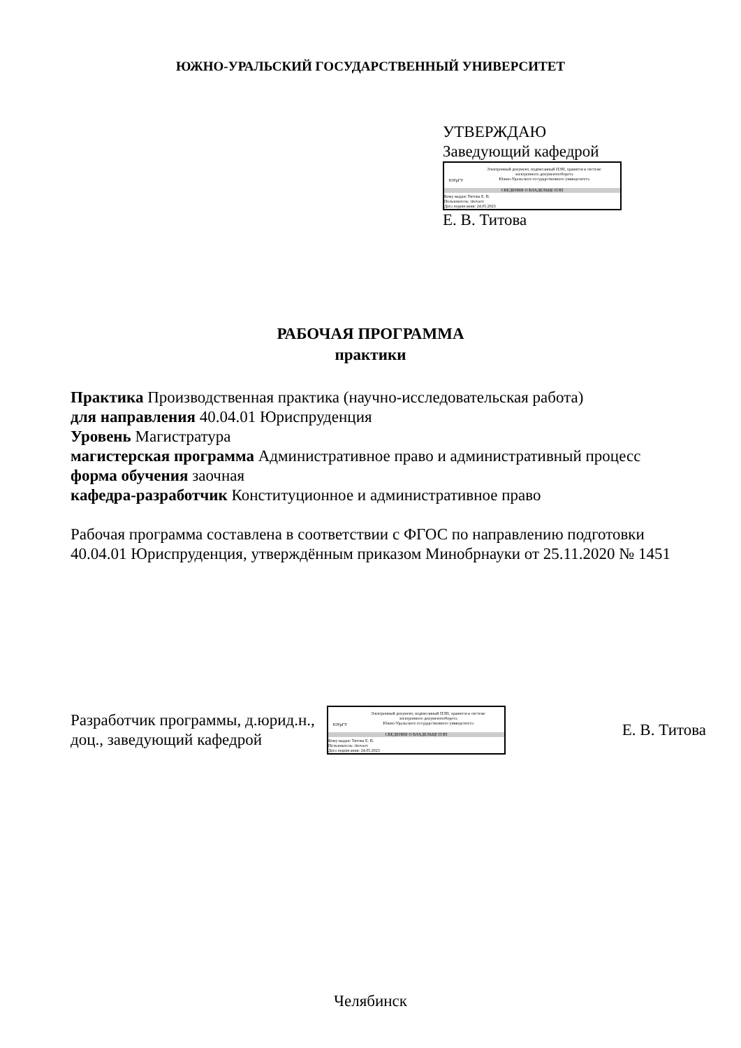ЮЖНО-УРАЛЬСКИЙ ГОСУДАРСТВЕННЫЙ УНИВЕРСИТЕТ
УТВЕРЖДАЮ
Заведующий кафедрой
ЮУрГУ
Электронный документ, подписанный ПЭП, хранится в системе
электронного документооборота
Южно-Уральского государственного университета
СВЕДЕНИЯ О ВЛАДЕЛЬЦЕ ПЭП
Кому выдан: Титова Е. В.
Пользователь: titovaev
Дата подписания: 24.05.2023
Е. В. Титова
РАБОЧАЯ ПРОГРАММА
практики
Практика Производственная практика (научно-исследовательская работа)
для направления 40.04.01 Юриспруденция
Уровень Магистратура
магистерская программа Административное право и административный процесс
форма обучения заочная
кафедра-разработчик Конституционное и административное право
Рабочая программа составлена в соответствии с ФГОС по направлению подготовки 40.04.01 Юриспруденция, утверждённым приказом Минобрнауки от 25.11.2020 № 1451
Разработчик программы, д.юрид.н., доц., заведующий кафедрой
ЮУрГУ
Электронный документ, подписанный ПЭП, хранится в системе
электронного документооборота
Южно-Уральского государственного университета
СВЕДЕНИЯ О ВЛАДЕЛЬЦЕ ПЭП
Кому выдан: Титова Е. В.
Пользователь: titovaev
Дата подписания: 24.05.2023
Е. В. Титова
Челябинск